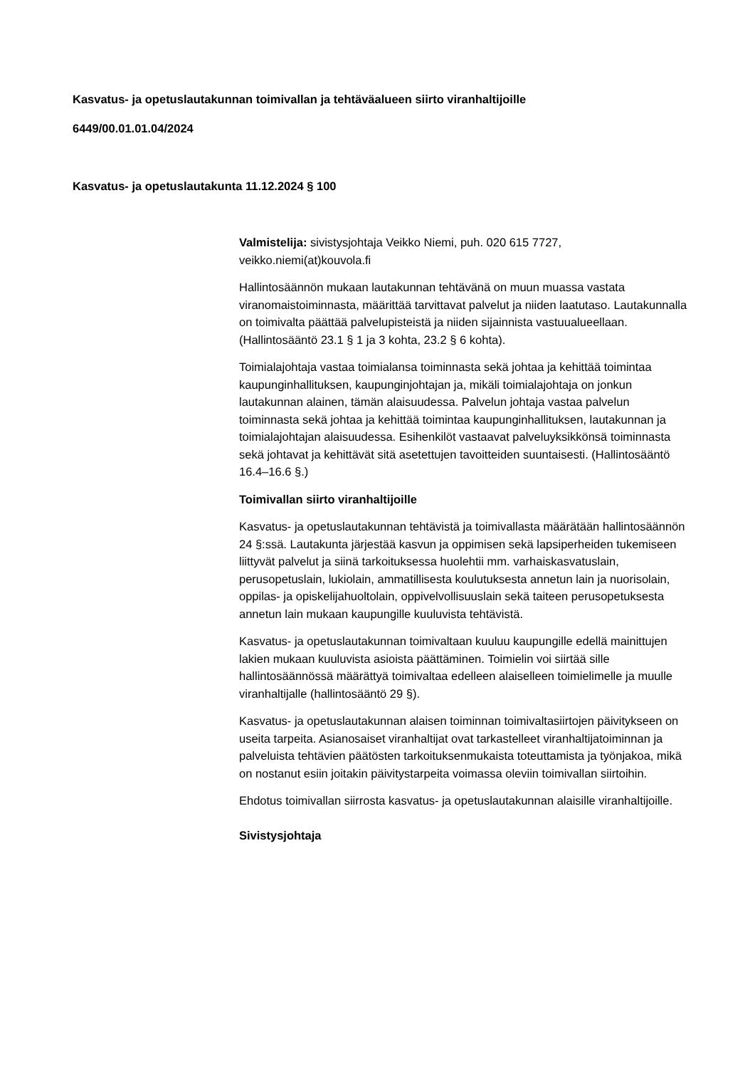Kasvatus- ja opetuslautakunnan toimivallan ja tehtäväalueen siirto viranhaltijoille
6449/00.01.01.04/2024
Kasvatus- ja opetuslautakunta 11.12.2024 § 100
Valmistelija: sivistysjohtaja Veikko Niemi, puh. 020 615 7727, veikko.niemi(at)kouvola.fi
Hallintosäännön mukaan lautakunnan tehtävänä on muun muassa vastata viranomaistoiminnasta, määrittää tarvittavat palvelut ja niiden laatutaso. Lautakunnalla on toimivalta päättää palvelupisteistä ja niiden sijainnista vastuualueellaan. (Hallintosääntö 23.1 § 1 ja 3 kohta, 23.2 § 6 kohta).
Toimialajohtaja vastaa toimialansa toiminnasta sekä johtaa ja kehittää toimintaa kaupunginhallituksen, kaupunginjohtajan ja, mikäli toimialajohtaja on jonkun lautakunnan alainen, tämän alaisuudessa. Palvelun johtaja vastaa palvelun toiminnasta sekä johtaa ja kehittää toimintaa kaupunginhallituksen, lautakunnan ja toimialajohtajan alaisuudessa. Esihenkilöt vastaavat palveluyksikkönsä toiminnasta sekä johtavat ja kehittävät sitä asetettujen tavoitteiden suuntaisesti. (Hallintosääntö 16.4–16.6 §.)
Toimivallan siirto viranhaltijoille
Kasvatus- ja opetuslautakunnan tehtävistä ja toimivallasta määrätään hallintosäännön 24 §:ssä. Lautakunta järjestää kasvun ja oppimisen sekä lapsiperheiden tukemiseen liittyvät palvelut ja siinä tarkoituksessa huolehtii mm. varhaiskasvatuslain, perusopetuslain, lukiolain, ammatillisesta koulutuksesta annetun lain ja nuorisolain, oppilas- ja opiskelijahuoltolain, oppivelvollisuuslain sekä taiteen perusopetuksesta annetun lain mukaan kaupungille kuuluvista tehtävistä.
Kasvatus- ja opetuslautakunnan toimivaltaan kuuluu kaupungille edellä mainittujen lakien mukaan kuuluvista asioista päättäminen. Toimielin voi siirtää sille hallintosäännössä määrättyä toimivaltaa edelleen alaiselleen toimielimelle ja muulle viranhaltijalle (hallintosääntö 29 §).
Kasvatus- ja opetuslautakunnan alaisen toiminnan toimivaltasiirtojen päivitykseen on useita tarpeita. Asianosaiset viranhaltijat ovat tarkastelleet viranhaltijatoiminnan ja palveluista tehtävien päätösten tarkoituksenmukaista toteuttamista ja työnjakoa, mikä on nostanut esiin joitakin päivitystarpeita voimassa oleviin toimivallan siirtoihin.
Ehdotus toimivallan siirrosta kasvatus- ja opetuslautakunnan alaisille viranhaltijoille.
Sivistysjohtaja